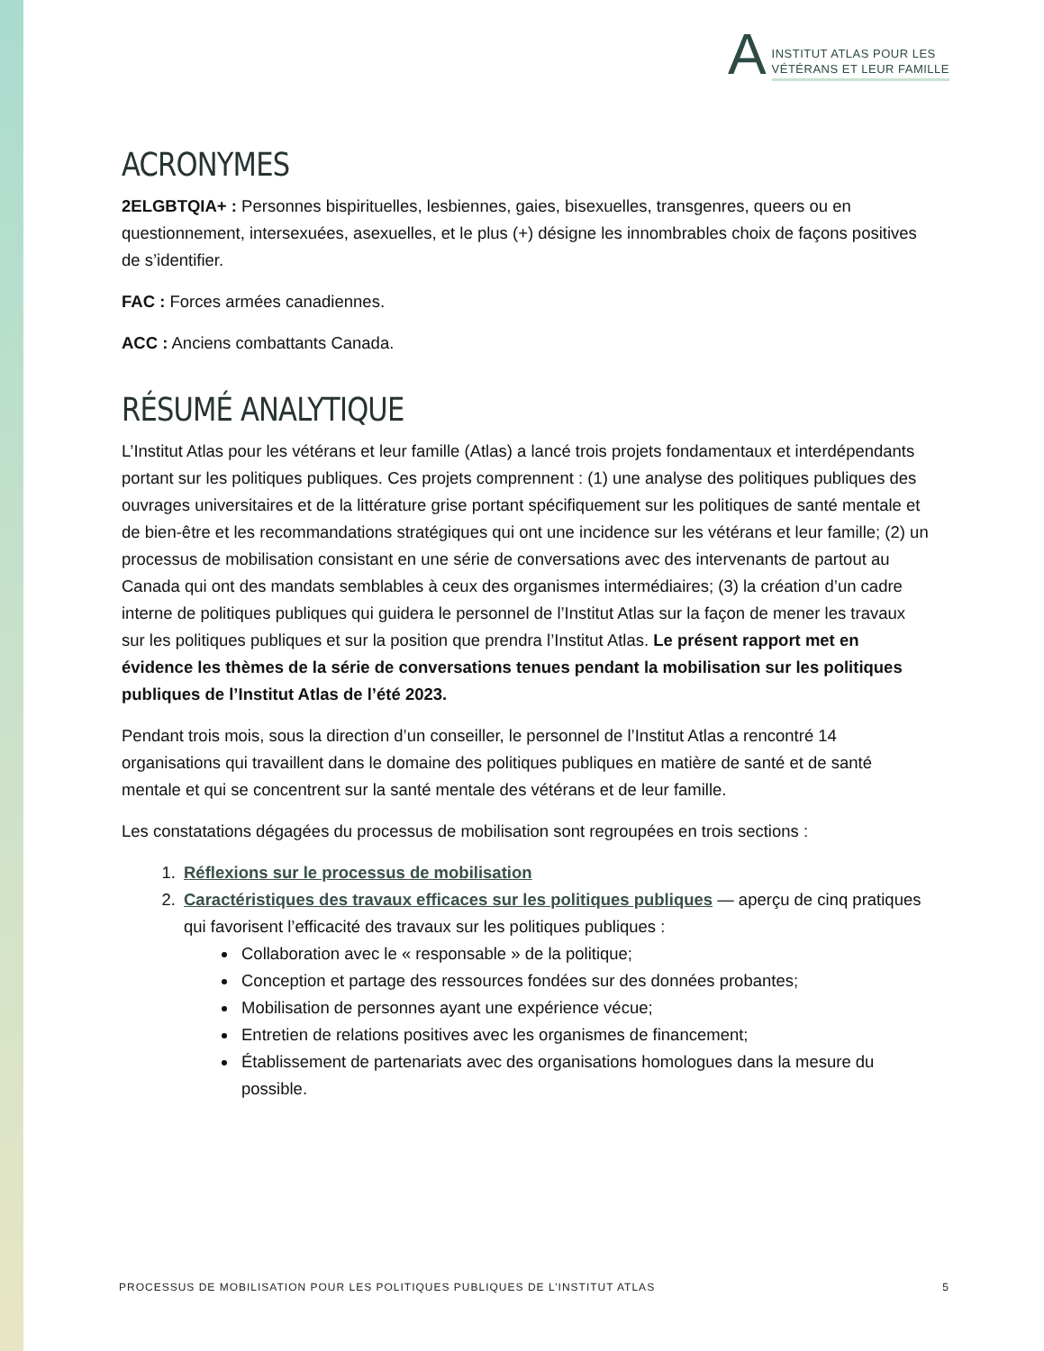A
INSTITUT ATLAS POUR LES
VÉTÉRANS ET LEUR FAMILLE
ACRONYMES
2ELGBTQIA+ : Personnes bispirituelles, lesbiennes, gaies, bisexuelles, transgenres, queers ou en questionnement, intersexuées, asexuelles, et le plus (+) désigne les innombrables choix de façons positives de s’identifier.
FAC : Forces armées canadiennes.
ACC : Anciens combattants Canada.
RÉSUMÉ ANALYTIQUE
L’Institut Atlas pour les vétérans et leur famille (Atlas) a lancé trois projets fondamentaux et interdépendants portant sur les politiques publiques. Ces projets comprennent : (1) une analyse des politiques publiques des ouvrages universitaires et de la littérature grise portant spécifiquement sur les politiques de santé mentale et de bien-être et les recommandations stratégiques qui ont une incidence sur les vétérans et leur famille; (2) un processus de mobilisation consistant en une série de conversations avec des intervenants de partout au Canada qui ont des mandats semblables à ceux des organismes intermédiaires; (3) la création d’un cadre interne de politiques publiques qui guidera le personnel de l’Institut Atlas sur la façon de mener les travaux sur les politiques publiques et sur la position que prendra l’Institut Atlas. Le présent rapport met en évidence les thèmes de la série de conversations tenues pendant la mobilisation sur les politiques publiques de l’Institut Atlas de l’été 2023.
Pendant trois mois, sous la direction d’un conseiller, le personnel de l’Institut Atlas a rencontré 14 organisations qui travaillent dans le domaine des politiques publiques en matière de santé et de santé mentale et qui se concentrent sur la santé mentale des vétérans et de leur famille.
Les constatations dégagées du processus de mobilisation sont regroupées en trois sections :
1. Réflexions sur le processus de mobilisation
2. Caractéristiques des travaux efficaces sur les politiques publiques — aperçu de cinq pratiques qui favorisent l’efficacité des travaux sur les politiques publiques :
Collaboration avec le « responsable » de la politique;
Conception et partage des ressources fondées sur des données probantes;
Mobilisation de personnes ayant une expérience vécue;
Entretien de relations positives avec les organismes de financement;
Établissement de partenariats avec des organisations homologues dans la mesure du possible.
PROCESSUS DE MOBILISATION POUR LES POLITIQUES PUBLIQUES DE L’INSTITUT ATLAS 5